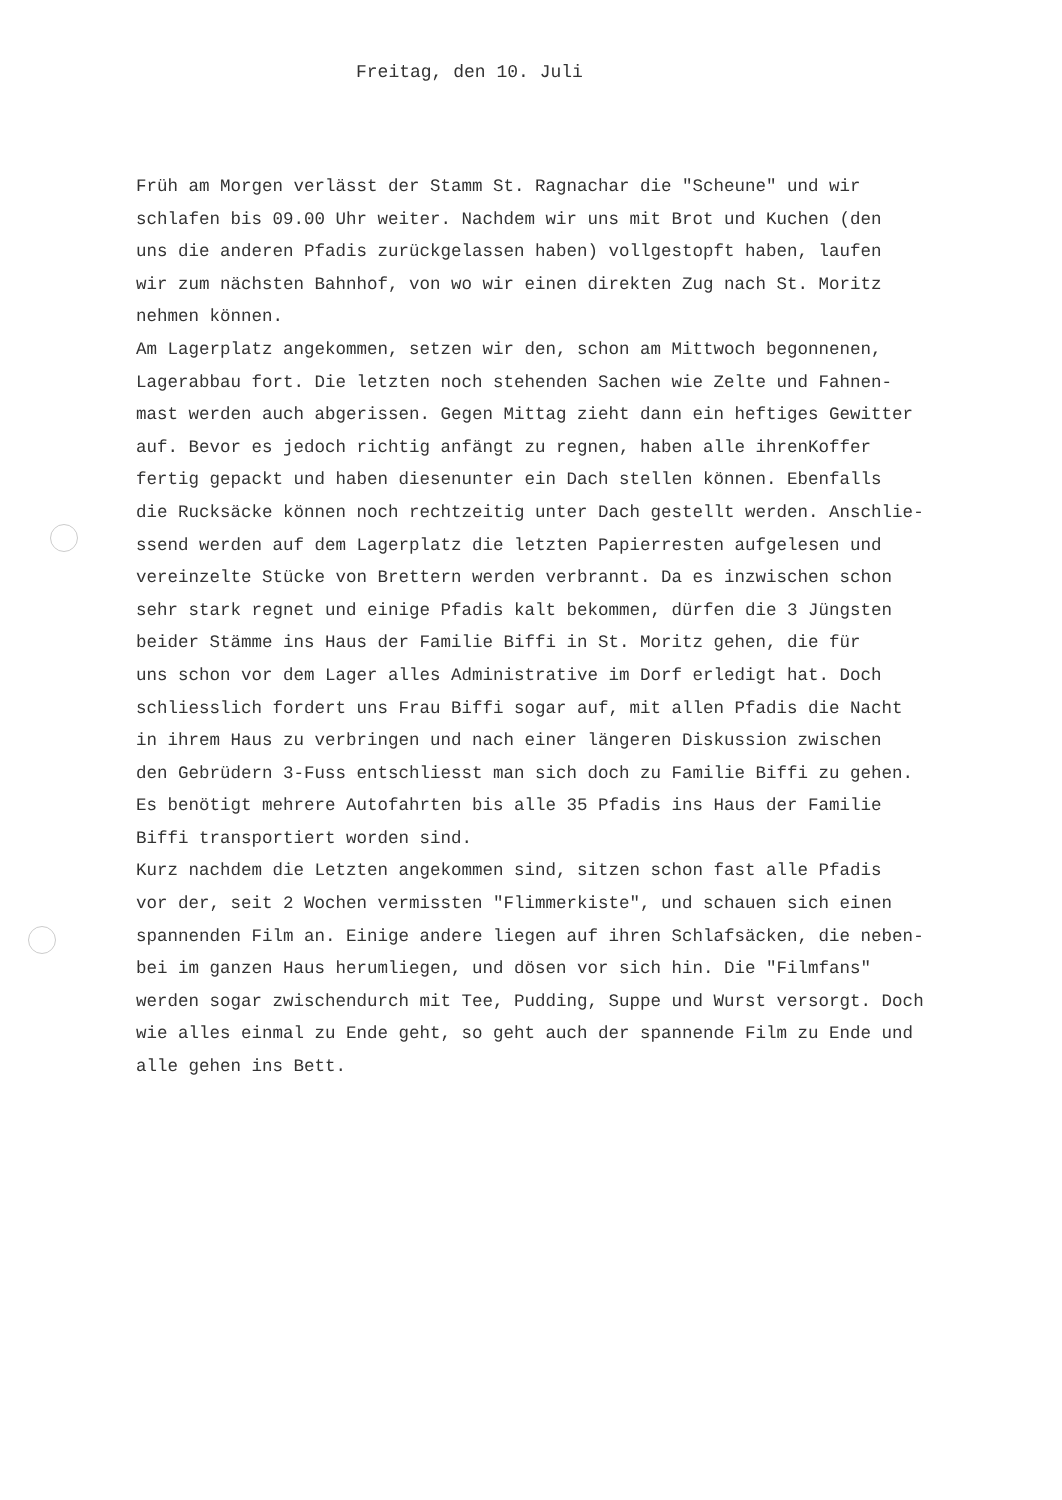Freitag, den 10. Juli
Früh am Morgen verlässt der Stamm St. Ragnachar die "Scheune" und wir
schlafen bis 09.00 Uhr weiter. Nachdem wir uns mit Brot und Kuchen (den
uns die anderen Pfadis zurückgelassen haben) vollgestopft haben, laufen
wir zum nächsten Bahnhof, von wo wir einen direkten Zug nach St. Moritz
nehmen können.
Am Lagerplatz angekommen, setzen wir den, schon am Mittwoch begonnenen,
Lagerabbau fort. Die letzten noch stehenden Sachen wie Zelte und Fahnen-
mast werden auch abgerissen. Gegen Mittag zieht dann ein heftiges Gewitter
auf. Bevor es jedoch richtig anfängt zu regnen, haben alle ihrenKoffer
fertig gepackt und haben diesenunter ein Dach stellen können. Ebenfalls
die Rucksäcke können noch rechtzeitig unter Dach gestellt werden. Anschlie-
ssend werden auf dem Lagerplatz die letzten Papierresten aufgelesen und
vereinzelte Stücke von Brettern werden verbrannt. Da es inzwischen schon
sehr stark regnet und einige Pfadis kalt bekommen, dürfen die 3 Jüngsten
beider Stämme ins Haus der Familie Biffi in St. Moritz gehen, die für
uns schon vor dem Lager alles Administrative im Dorf erledigt hat. Doch
schliesslich fordert uns Frau Biffi sogar auf, mit allen Pfadis die Nacht
in ihrem Haus zu verbringen und nach einer längeren Diskussion zwischen
den Gebrüdern 3-Fuss entschliesst man sich doch zu Familie Biffi zu gehen.
Es benötigt mehrere Autofahrten bis alle 35 Pfadis ins Haus der Familie
Biffi transportiert worden sind.
Kurz nachdem die Letzten angekommen sind, sitzen schon fast alle Pfadis
vor der, seit 2 Wochen vermissten "Flimmerkiste", und schauen sich einen
spannenden Film an. Einige andere liegen auf ihren Schlafsäcken, die neben-
bei im ganzen Haus herumliegen, und dösen vor sich hin. Die "Filmfans"
werden sogar zwischendurch mit Tee, Pudding, Suppe und Wurst versorgt. Doch
wie alles einmal zu Ende geht, so geht auch der spannende Film zu Ende und
alle gehen ins Bett.